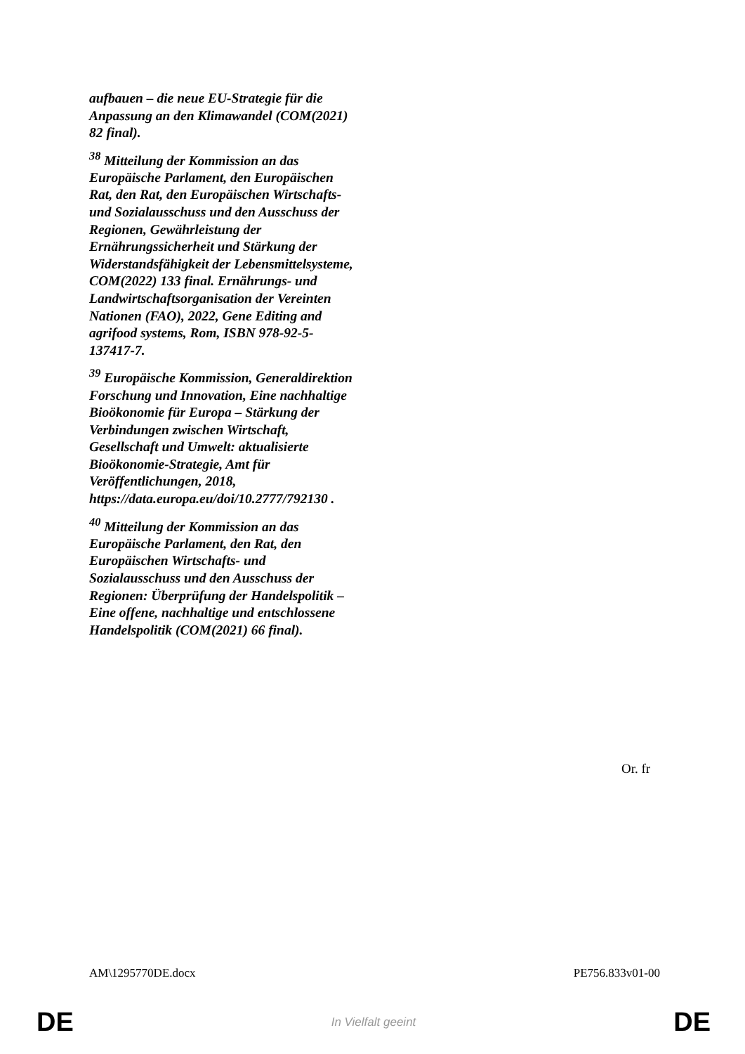aufbauen – die neue EU-Strategie für die Anpassung an den Klimawandel (COM(2021) 82 final).
<sup>38</sup> Mitteilung der Kommission an das Europäische Parlament, den Europäischen Rat, den Rat, den Europäischen Wirtschafts- und Sozialausschuss und den Ausschuss der Regionen, Gewährleistung der Ernährungssicherheit und Stärkung der Widerstandsfähigkeit der Lebensmittelsysteme, COM(2022) 133 final. Ernährungs- und Landwirtschaftsorganisation der Vereinten Nationen (FAO), 2022, Gene Editing and agrifood systems, Rom, ISBN 978-92-5-137417-7.
<sup>39</sup> Europäische Kommission, Generaldirektion Forschung und Innovation, Eine nachhaltige Bioökonomie für Europa – Stärkung der Verbindungen zwischen Wirtschaft, Gesellschaft und Umwelt: aktualisierte Bioökonomie-Strategie, Amt für Veröffentlichungen, 2018, https://data.europa.eu/doi/10.2777/792130 .
<sup>40</sup> Mitteilung der Kommission an das Europäische Parlament, den Rat, den Europäischen Wirtschafts- und Sozialausschuss und den Ausschuss der Regionen: Überprüfung der Handelspolitik – Eine offene, nachhaltige und entschlossene Handelspolitik (COM(2021) 66 final).
Or. fr
AM\1295770DE.docx PE756.833v01-00
DE In Vielfalt geeint DE